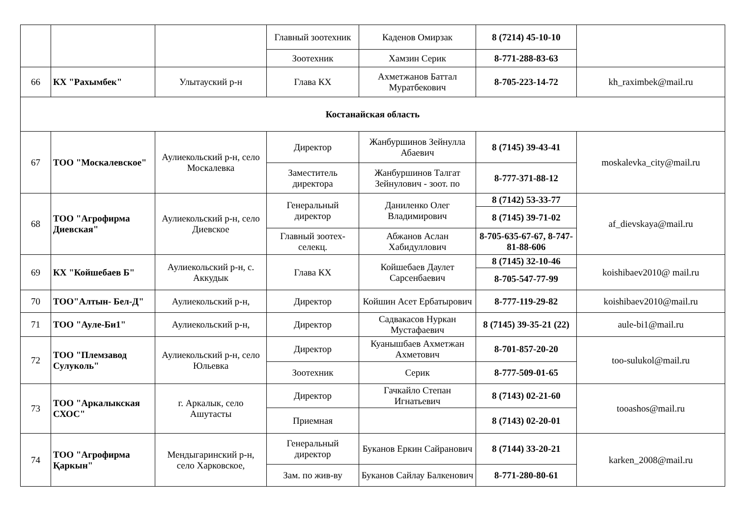| | | | Главный зоотехник | Каденов Омирзак | 8 (7214) 45-10-10 | |
| | | | Зоотехник | Хамзин Серик | 8-771-288-83-63 | |
| 66 | КХ "Рахымбек" | Улытауский р-н | Глава КХ | Ахметжанов Баттал Муратбекович | 8-705-223-14-72 | kh_raximbek@mail.ru |
| Костанайская область | | | | | | |
| 67 | ТОО "Москалевское" | Аулиекольский р-н, село Москалевка | Директор | Жанбуршинов Зейнулла Абаевич | 8 (7145) 39-43-41 | moskalevka_city@mail.ru |
| | | | Заместитель директора | Жанбуршинов Талгат Зейнулович - зоот. по | 8-777-371-88-12 | |
| 68 | ТОО "Агрофирма Диевская" | Аулиекольский р-н, село Диевское | Генеральный директор | Даниленко Олег Владимирович | 8 (7142) 53-33-77 | af_dievskaya@mail.ru |
| | | | | | 8 (7145) 39-71-02 | |
| | | | Главный зоотех-селекц. | Абжанов Аслан Хабидуллович | 8-705-635-67-67, 8-747-81-88-606 | |
| 69 | КХ "Койшебаев Б" | Аулиекольский р-н, с. Аккудык | Глава КХ | Койшебаев Даулет Сарсенбаевич | 8 (7145) 32-10-46 | koishibaev2010@ mail.ru |
| | | | | | 8-705-547-77-99 | |
| 70 | ТОО"Алтын- Бел-Д" | Аулиекольский р-н, | Директор | Койшин Асет Ербатырович | 8-777-119-29-82 | koishibaev2010@mail.ru |
| 71 | ТОО "Ауле-Би1" | Аулиекольский р-н, | Директор | Садвакасов Нуркан Мустафаевич | 8 (7145) 39-35-21 (22) | aule-bi1@mail.ru |
| 72 | ТОО "Племзавод Сулуколь" | Аулиекольский р-н, село Юльевка | Директор | Куанышбаев Ахметжан Ахметович | 8-701-857-20-20 | too-sulukol@mail.ru |
| | | | Зоотехник | Серик | 8-777-509-01-65 | |
| 73 | ТОО "Аркалыкская СХОС" | г. Аркалык, село Ашутасты | Директор | Гачкайло Степан Игнатьевич | 8 (7143) 02-21-60 | tooashos@mail.ru |
| | | | Приемная | | 8 (7143) 02-20-01 | |
| 74 | ТОО "Агрофирма Қаркын" | Мендыгаринский р-н, село Харковское, | Генеральный директор | Буканов Еркин Сайранович | 8 (7144) 33-20-21 | karken_2008@mail.ru |
| | | | Зам. по жив-ву | Буканов Сайлау Балкенович | 8-771-280-80-61 | |